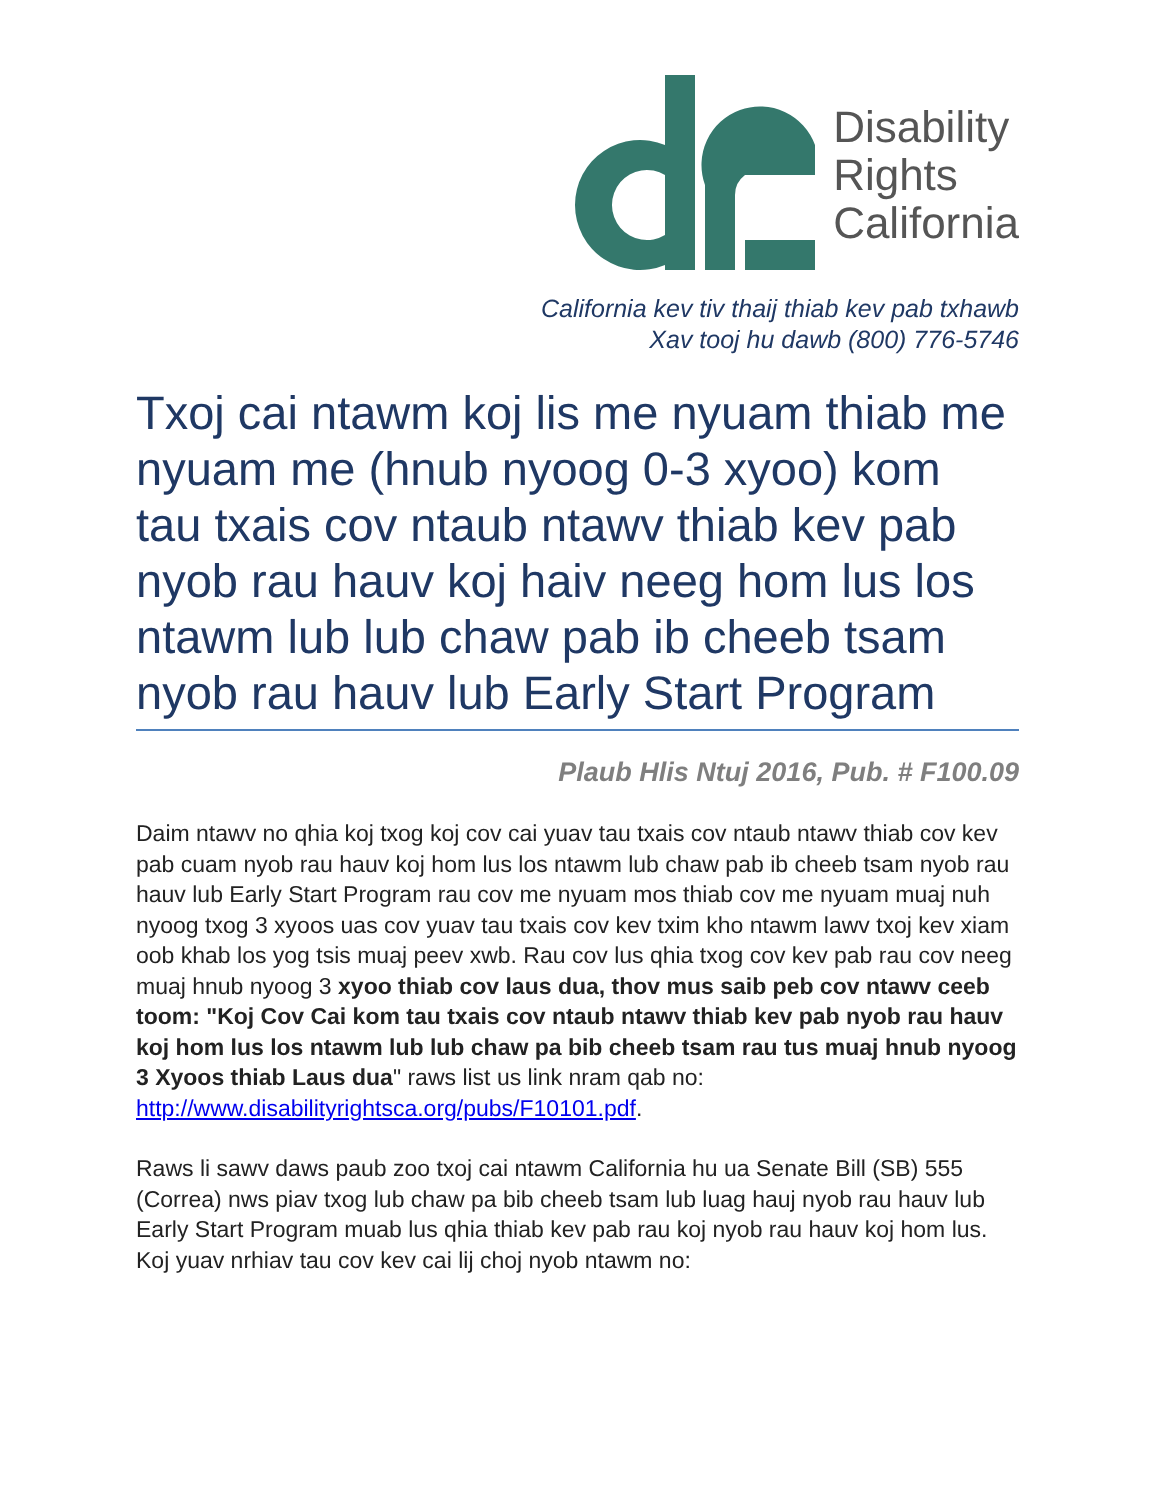Disability
Rights
California
California kev tiv thaij thiab kev pab txhawb
Xav tooj hu dawb (800) 776-5746
Txoj cai ntawm koj lis me nyuam thiab me nyuam me (hnub nyoog 0-3 xyoo) kom tau txais cov ntaub ntawv thiab kev pab nyob rau hauv koj haiv neeg hom lus los ntawm lub lub chaw pab ib cheeb tsam nyob rau hauv lub Early Start Program
Plaub Hlis Ntuj 2016, Pub. # F100.09
Daim ntawv no qhia koj txog koj cov cai yuav tau txais cov ntaub ntawv thiab cov kev pab cuam nyob rau hauv koj hom lus los ntawm lub chaw pab ib cheeb tsam nyob rau hauv lub Early Start Program rau cov me nyuam mos thiab cov me nyuam muaj nuh nyoog txog 3 xyoos uas cov yuav tau txais cov kev txim kho ntawm lawv txoj kev xiam oob khab los yog tsis muaj peev xwb. Rau cov lus qhia txog cov kev pab rau cov neeg muaj hnub nyoog 3 xyoo thiab cov laus dua, thov mus saib peb cov ntawv ceeb toom: "Koj Cov Cai kom tau txais cov ntaub ntawv thiab kev pab nyob rau hauv koj hom lus los ntawm lub lub chaw pa bib cheeb tsam rau tus muaj hnub nyoog 3 Xyoos thiab Laus dua" raws list us link nram qab no:
http://www.disabilityrightsca.org/pubs/F10101.pdf.
Raws li sawv daws paub zoo txoj cai ntawm California hu ua Senate Bill (SB) 555 (Correa) nws piav txog lub chaw pa bib cheeb tsam lub luag hauj nyob rau hauv lub Early Start Program muab lus qhia thiab kev pab rau koj nyob rau hauv koj hom lus. Koj yuav nrhiav tau cov kev cai lij choj nyob ntawm no: